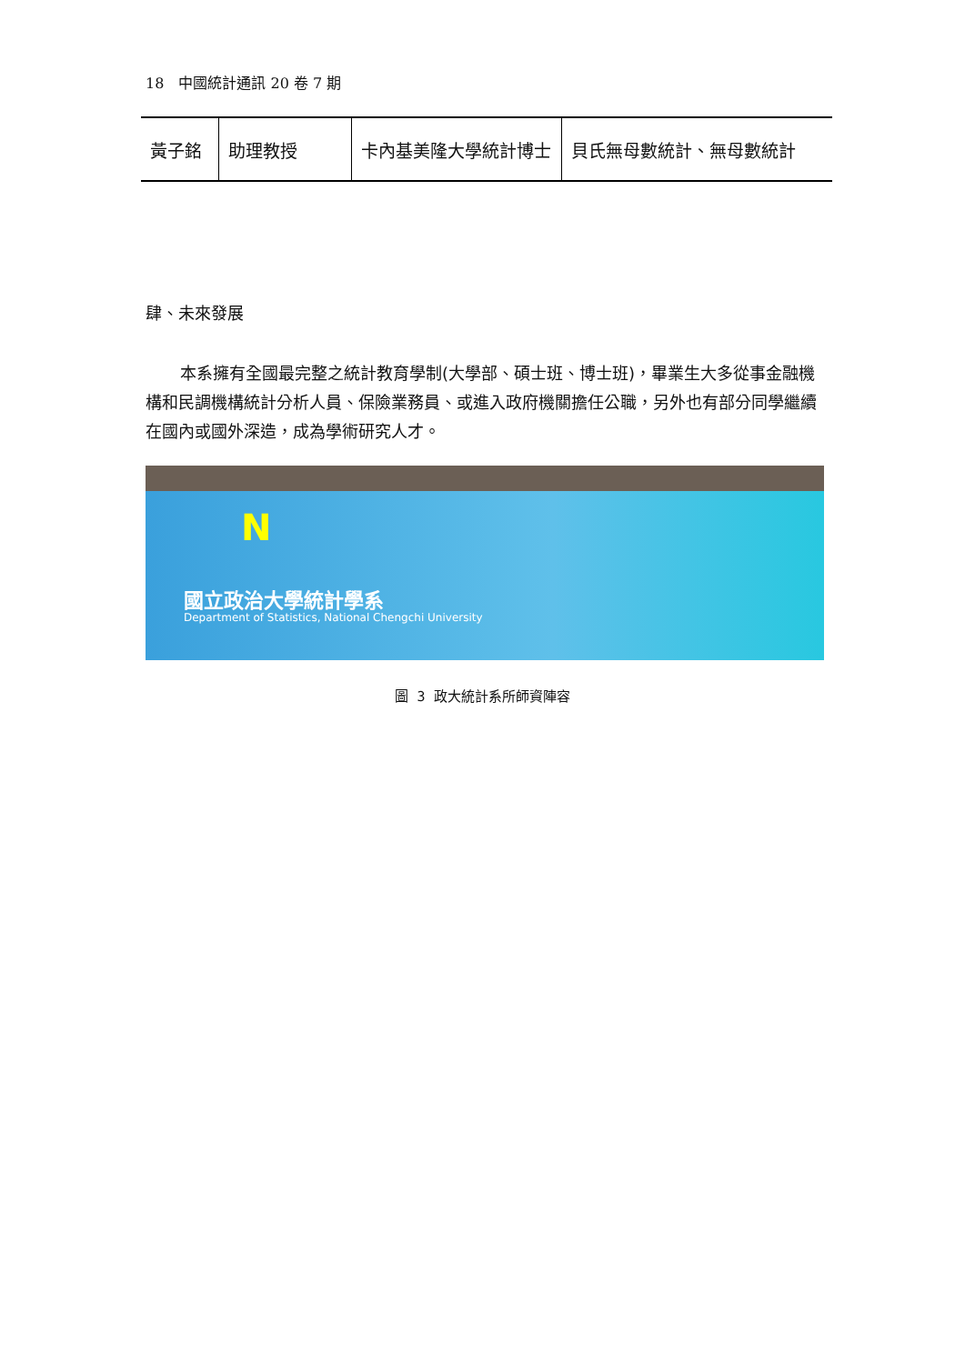18　中國統計通訊 20 卷 7 期
| 黃子銘 | 助理教授 | 卡內基美隆大學統計博士 | 貝氏無母數統計、無母數統計 |
肆、未來發展
本系擁有全國最完整之統計教育學制(大學部、碩士班、博士班)，畢業生大多從事金融機構和民調機構統計分析人員、保險業務員、或進入政府機關擔任公職，另外也有部分同學繼續在國內或國外深造，成為學術研究人才。
N
國立政治大學統計學系
Department of Statistics, National Chengchi University
圖 3 政大統計系所師資陣容